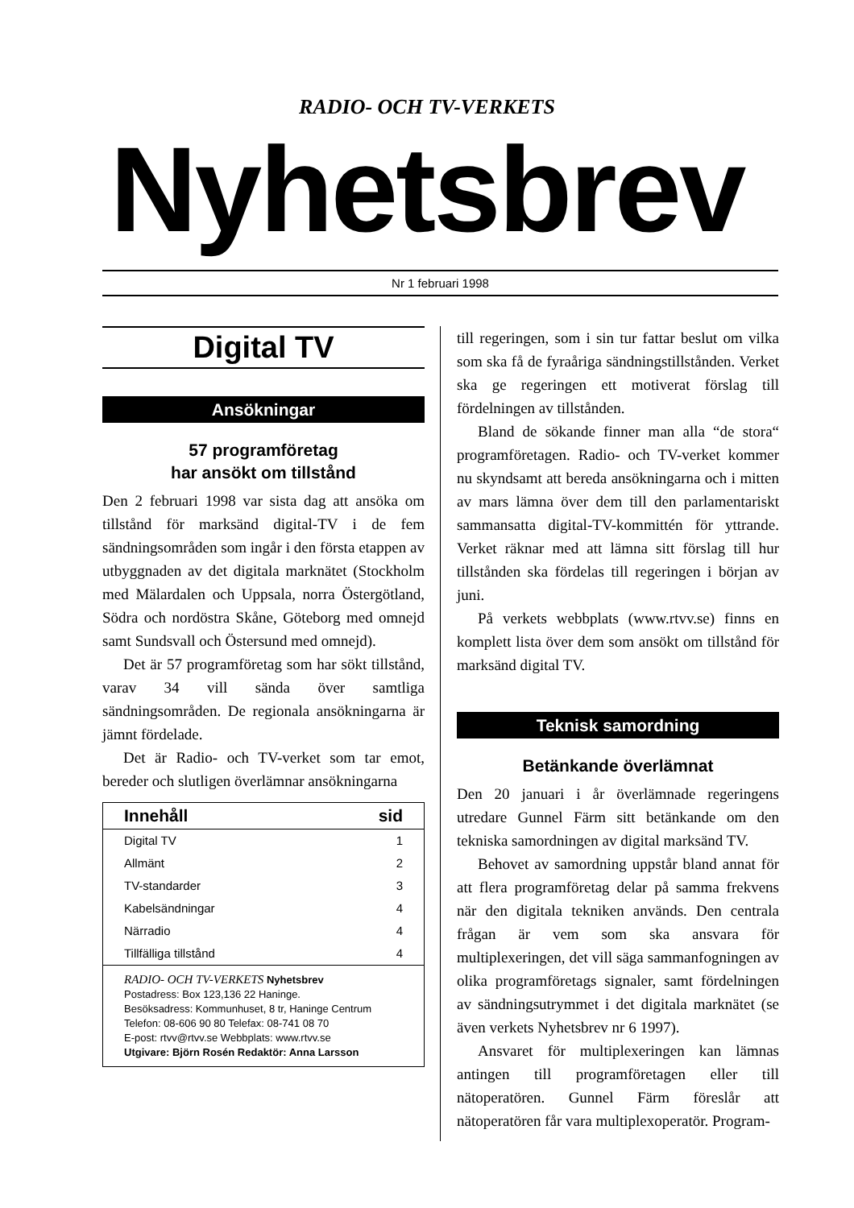RADIO- OCH TV-VERKETS
Nyhetsbrev
Nr 1 februari 1998
Digital TV
Ansökningar
57 programföretag
har ansökt om tillstånd
Den 2 februari 1998 var sista dag att ansöka om tillstånd för marksänd digital-TV i de fem sändningsområden som ingår i den första etappen av utbyggnaden av det digitala marknätet (Stockholm med Mälardalen och Uppsala, norra Östergötland, Södra och nordöstra Skåne, Göteborg med omnejd samt Sundsvall och Östersund med omnejd).
Det är 57 programföretag som har sökt tillstånd, varav 34 vill sända över samtliga sändningsområden. De regionala ansökningarna är jämnt fördelade.
Det är Radio- och TV-verket som tar emot, bereder och slutligen överlämnar ansökningarna
| Innehåll | sid |
| --- | --- |
| Digital TV | 1 |
| Allmänt | 2 |
| TV-standarder | 3 |
| Kabelsändningar | 4 |
| Närradio | 4 |
| Tillfälliga tillstånd | 4 |
RADIO- OCH TV-VERKETS Nyhetsbrev
Postadress: Box 123,136 22 Haninge.
Besöksadress: Kommunhuset, 8 tr, Haninge Centrum
Telefon: 08-606 90 80 Telefax: 08-741 08 70
E-post: rtvv@rtvv.se Webbplats: www.rtvv.se
Utgivare: Björn Rosén Redaktör: Anna Larsson
till regeringen, som i sin tur fattar beslut om vilka som ska få de fyraåriga sändningstillstånden. Verket ska ge regeringen ett motiverat förslag till fördelningen av tillstånden.
Bland de sökande finner man alla “de stora“ programföretagen. Radio- och TV-verket kommer nu skyndsamt att bereda ansökningarna och i mitten av mars lämna över dem till den parlamentariskt sammansatta digital-TV-kommittén för yttrande. Verket räknar med att lämna sitt förslag till hur tillstånden ska fördelas till regeringen i början av juni.
På verkets webbplats (www.rtvv.se) finns en komplett lista över dem som ansökt om tillstånd för marksänd digital TV.
Teknisk samordning
Betänkande överlämnat
Den 20 januari i år överlämnade regeringens utredare Gunnel Färm sitt betänkande om den tekniska samordningen av digital marksänd TV.
Behovet av samordning uppstår bland annat för att flera programföretag delar på samma frekvens när den digitala tekniken används. Den centrala frågan är vem som ska ansvara för multiplexeringen, det vill säga sammanfogningen av olika programföretags signaler, samt fördelningen av sändningsutrymmet i det digitala marknätet (se även verkets Nyhetsbrev nr 6 1997).
Ansvaret för multiplexeringen kan lämnas antingen till programföretagen eller till nätoperatören. Gunnel Färm föreslår att nätoperatören får vara multiplexoperatör. Program-